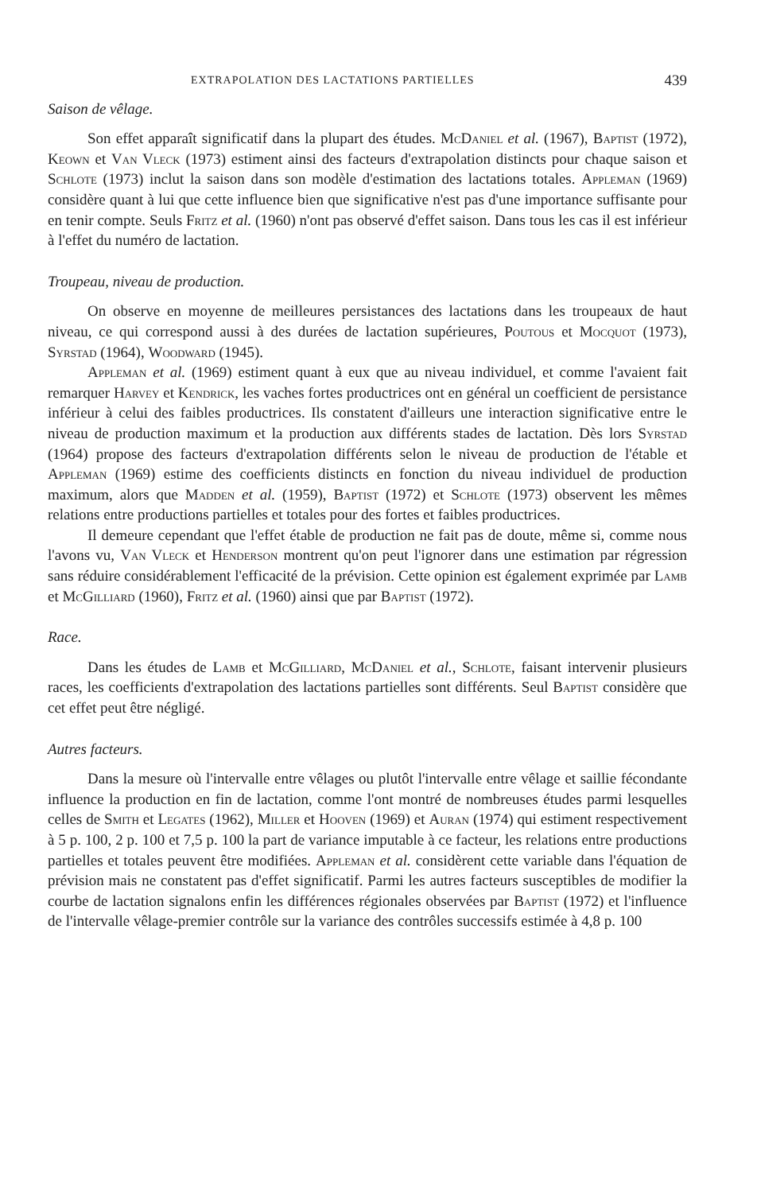EXTRAPOLATION DES LACTATIONS PARTIELLES 439
Saison de vêlage.
Son effet apparaît significatif dans la plupart des études. McDaniel et al. (1967), Baptist (1972), Keown et Van Vleck (1973) estiment ainsi des facteurs d'extrapolation distincts pour chaque saison et Schlote (1973) inclut la saison dans son modèle d'estimation des lactations totales. Appleman (1969) considère quant à lui que cette influence bien que significative n'est pas d'une importance suffisante pour en tenir compte. Seuls Fritz et al. (1960) n'ont pas observé d'effet saison. Dans tous les cas il est inférieur à l'effet du numéro de lactation.
Troupeau, niveau de production.
On observe en moyenne de meilleures persistances des lactations dans les troupeaux de haut niveau, ce qui correspond aussi à des durées de lactation supérieures, Poutous et Mocquot (1973), Syrstad (1964), Woodward (1945).
Appleman et al. (1969) estiment quant à eux que au niveau individuel, et comme l'avaient fait remarquer Harvey et Kendrick, les vaches fortes productrices ont en général un coefficient de persistance inférieur à celui des faibles productrices. Ils constatent d'ailleurs une interaction significative entre le niveau de production maximum et la production aux différents stades de lactation. Dès lors Syrstad (1964) propose des facteurs d'extrapolation différents selon le niveau de production de l'étable et Appleman (1969) estime des coefficients distincts en fonction du niveau individuel de production maximum, alors que Madden et al. (1959), Baptist (1972) et Schlote (1973) observent les mêmes relations entre productions partielles et totales pour des fortes et faibles productrices.
Il demeure cependant que l'effet étable de production ne fait pas de doute, même si, comme nous l'avons vu, Van Vleck et Henderson montrent qu'on peut l'ignorer dans une estimation par régression sans réduire considérablement l'efficacité de la prévision. Cette opinion est également exprimée par Lamb et McGilliard (1960), Fritz et al. (1960) ainsi que par Baptist (1972).
Race.
Dans les études de Lamb et McGilliard, McDaniel et al., Schlote, faisant intervenir plusieurs races, les coefficients d'extrapolation des lactations partielles sont différents. Seul Baptist considère que cet effet peut être négligé.
Autres facteurs.
Dans la mesure où l'intervalle entre vêlages ou plutôt l'intervalle entre vêlage et saillie fécondante influence la production en fin de lactation, comme l'ont montré de nombreuses études parmi lesquelles celles de Smith et Legates (1962), Miller et Hooven (1969) et Auran (1974) qui estiment respectivement à 5 p. 100, 2 p. 100 et 7,5 p. 100 la part de variance imputable à ce facteur, les relations entre productions partielles et totales peuvent être modifiées. Appleman et al. considèrent cette variable dans l'équation de prévision mais ne constatent pas d'effet significatif. Parmi les autres facteurs susceptibles de modifier la courbe de lactation signalons enfin les différences régionales observées par Baptist (1972) et l'influence de l'intervalle vêlage-premier contrôle sur la variance des contrôles successifs estimée à 4,8 p. 100